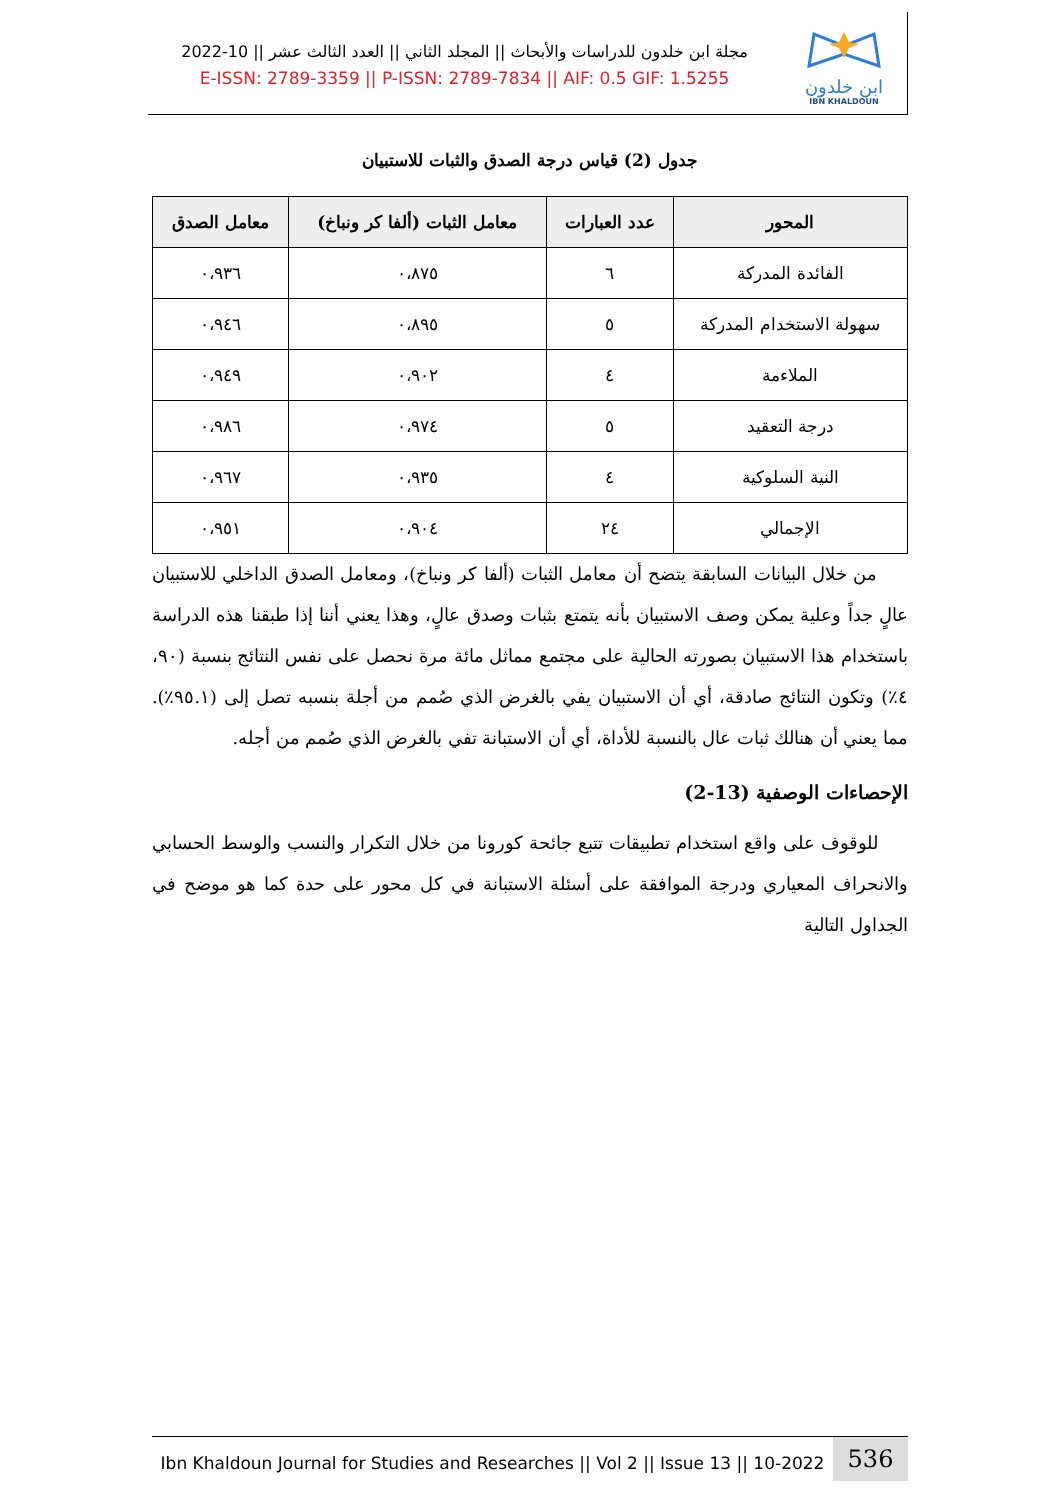مجلة ابن خلدون للدراسات والأبحاث || المجلد الثاني || العدد الثالث عشر || 10-2022
E-ISSN: 2789-3359 || P-ISSN: 2789-7834 || AIF: 0.5 GIF: 1.5255
ابن خلدون
IBN KHALDOUN
جدول (2) قياس درجة الصدق والثبات للاستبيان
| المحور | عدد العبارات | معامل الثبات (ألفا كر ونباخ) | معامل الصدق |
| --- | --- | --- | --- |
| الفائدة المدركة | ٦ | ٠،٨٧٥ | ٠،٩٣٦ |
| سهولة الاستخدام المدركة | ٥ | ٠،٨٩٥ | ٠،٩٤٦ |
| الملاءمة | ٤ | ٠،٩٠٢ | ٠،٩٤٩ |
| درجة التعقيد | ٥ | ٠،٩٧٤ | ٠،٩٨٦ |
| النية السلوكية | ٤ | ٠،٩٣٥ | ٠،٩٦٧ |
| الإجمالي | ٢٤ | ٠،٩٠٤ | ٠،٩٥١ |
من خلال البيانات السابقة يتضح أن معامل الثبات (ألفا كر ونباخ)، ومعامل الصدق الداخلي للاستبيان عالٍ جداً وعلية يمكن وصف الاستبيان بأنه يتمتع بثبات وصدق عالٍ، وهذا يعني أننا إذا طبقنا هذه الدراسة باستخدام هذا الاستبيان بصورته الحالية على مجتمع مماثل مائة مرة نحصل على نفس النتائج بنسبة (٩٠، ٤٪) وتكون النتائج صادقة، أي أن الاستبيان يفي بالغرض الذي صُمم من أجلة بنسبه تصل إلى (٩٥.١٪). مما يعني أن هنالك ثبات عال بالنسبة للأداة، أي أن الاستبانة تفي بالغرض الذي صُمم من أجله.
الإحصاءات الوصفية (13-2)
للوقوف على واقع استخدام تطبيقات تتبع جائحة كورونا من خلال التكرار والنسب والوسط الحسابي والانحراف المعياري ودرجة الموافقة على أسئلة الاستبانة في كل محور على حدة كما هو موضح في الجداول التالية
Ibn Khaldoun Journal for Studies and Researches || Vol 2 || Issue 13 || 10-2022
536